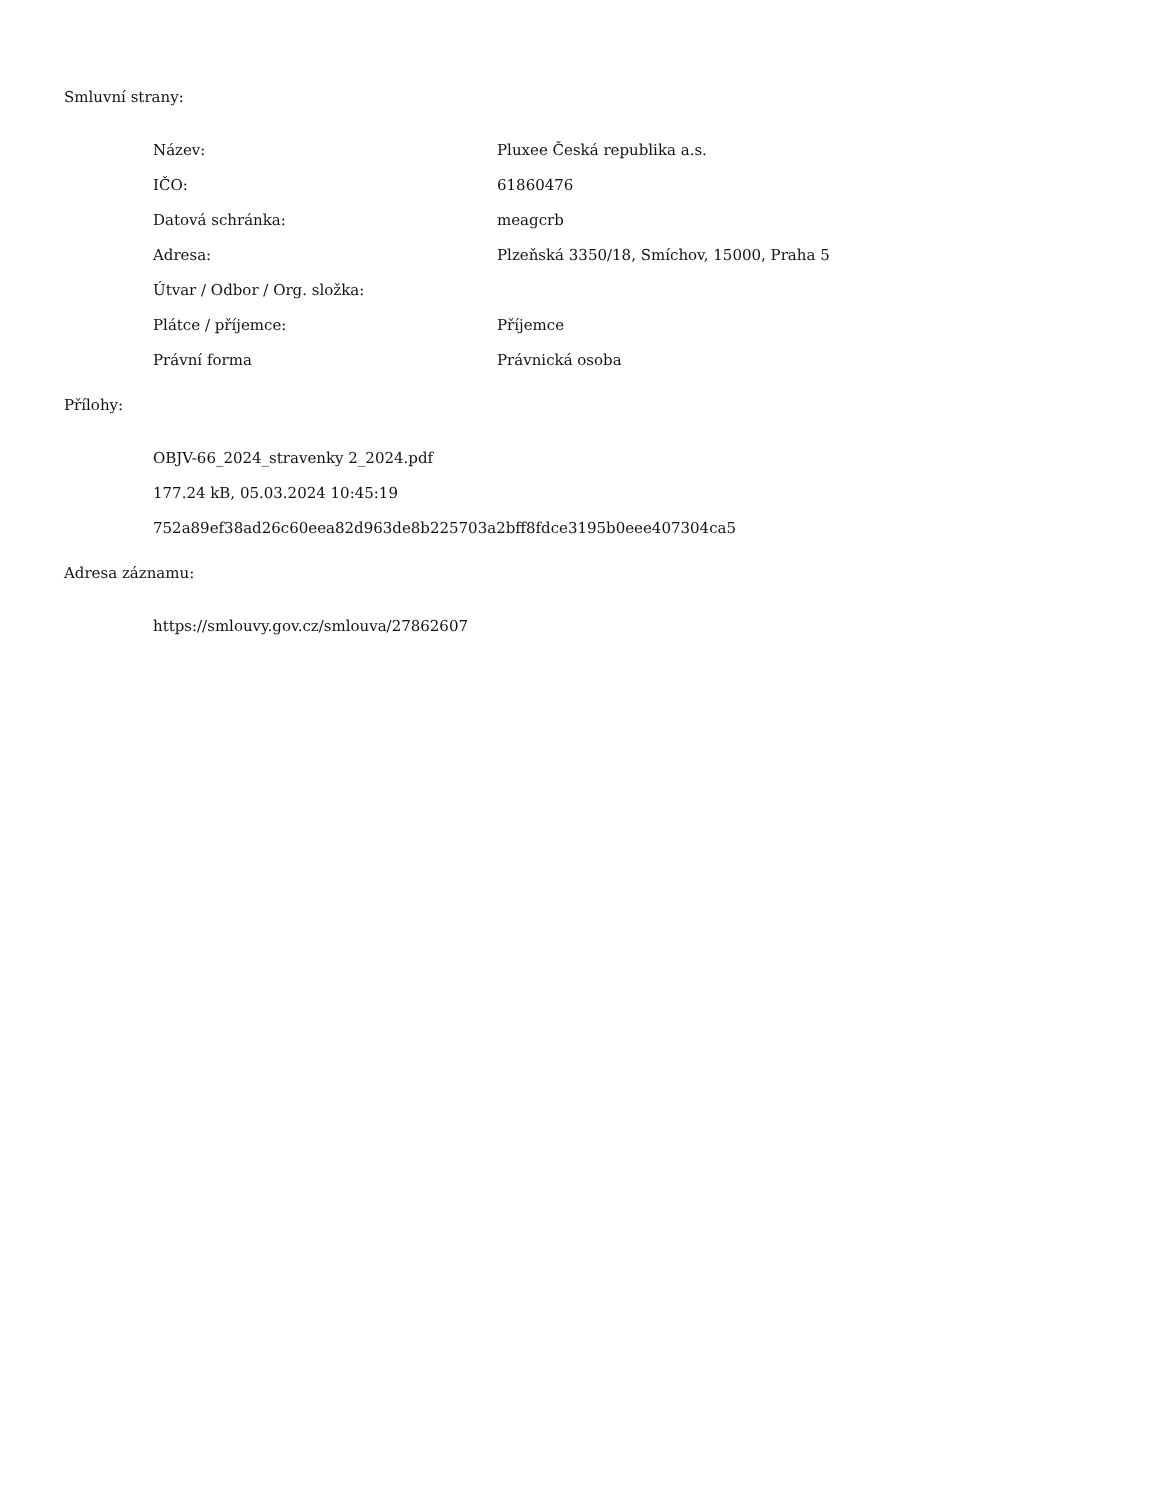Smluvní strany:
| Název: | Pluxee Česká republika a.s. |
| IČO: | 61860476 |
| Datová schránka: | meagcrb |
| Adresa: | Plzeňská 3350/18, Smíchov, 15000, Praha 5 |
| Útvar / Odbor / Org. složka: | |
| Plátce / příjemce: | Příjemce |
| Právní forma | Právnická osoba |
Přílohy:
OBJV-66_2024_stravenky 2_2024.pdf
177.24 kB, 05.03.2024 10:45:19
752a89ef38ad26c60eea82d963de8b225703a2bff8fdce3195b0eee407304ca5
Adresa záznamu:
https://smlouvy.gov.cz/smlouva/27862607